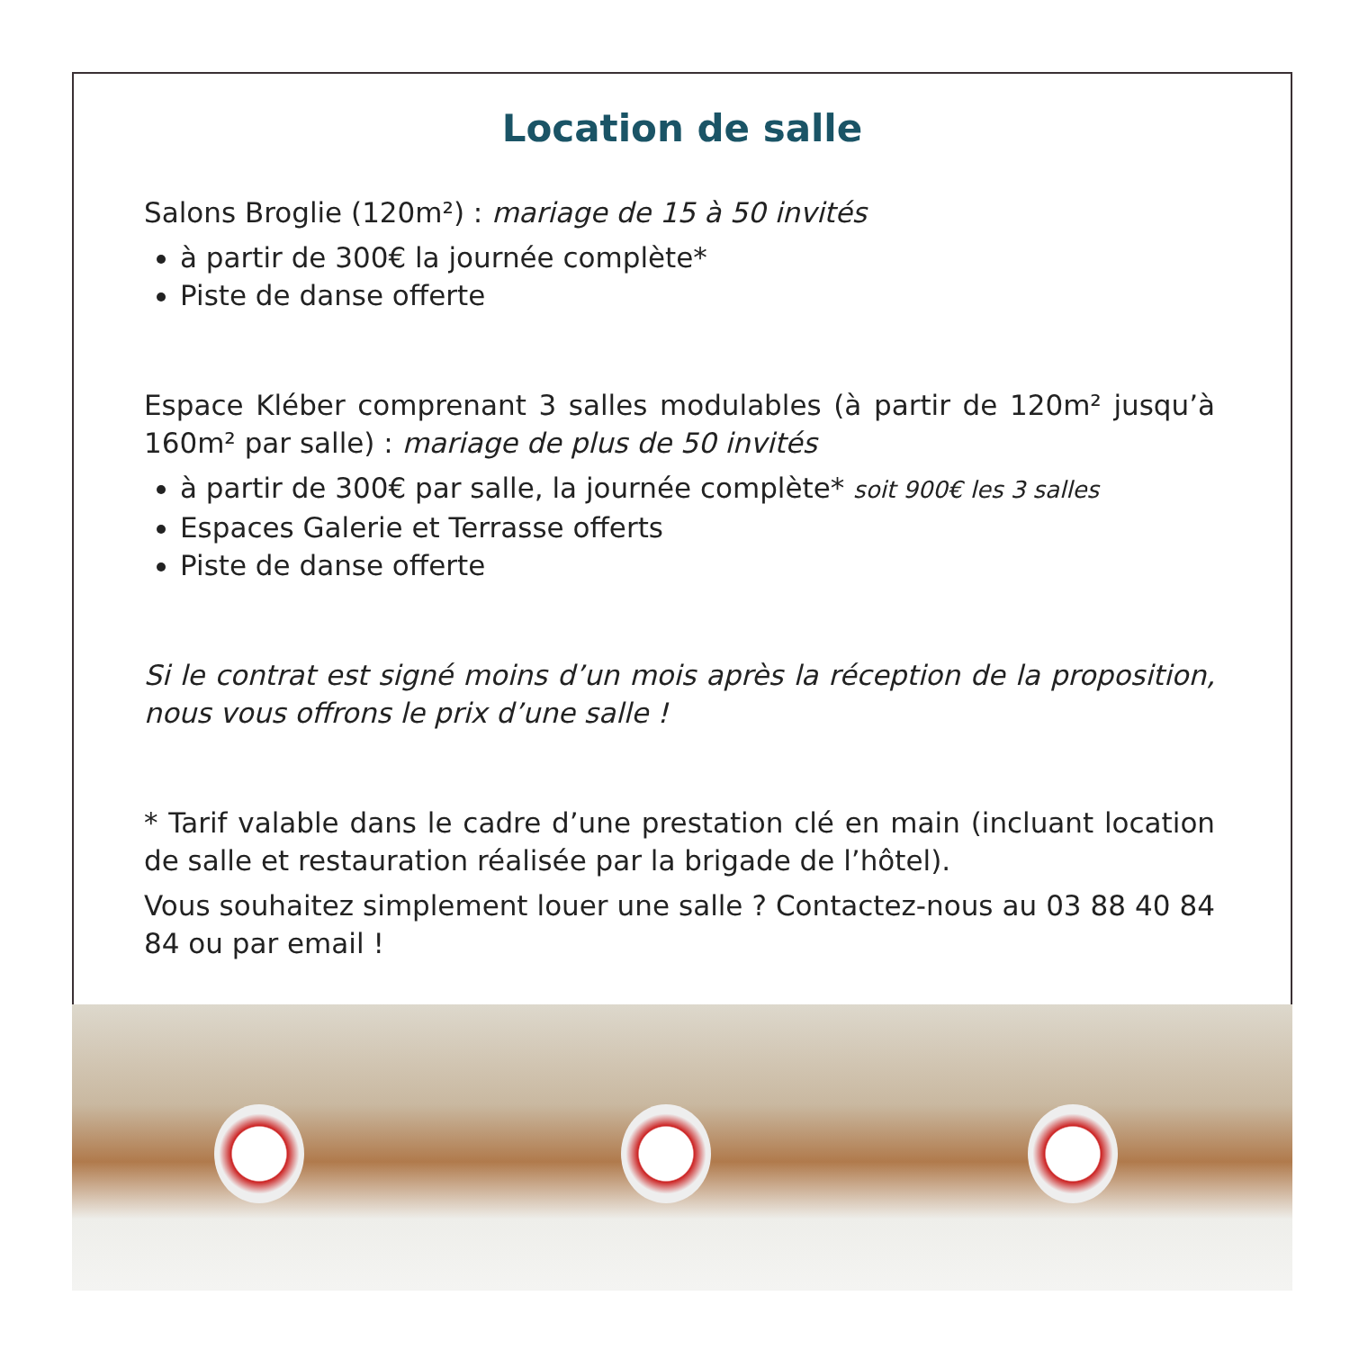Location de salle
Salons Broglie (120m²) : mariage de 15 à 50 invités
à partir de 300€ la journée complète*
Piste de danse offerte
Espace Kléber comprenant 3 salles modulables (à partir de 120m² jusqu’à 160m² par salle) : mariage de plus de 50 invités
à partir de 300€ par salle, la journée complète* soit 900€ les 3 salles
Espaces Galerie et Terrasse offerts
Piste de danse offerte
Si le contrat est signé moins d’un mois après la réception de la proposition, nous vous offrons le prix d’une salle !
* Tarif valable dans le cadre d’une prestation clé en main (incluant location de salle et restauration réalisée par la brigade de l’hôtel).
Vous souhaitez simplement louer une salle ? Contactez-nous au 03 88 40 84 84 ou par email !